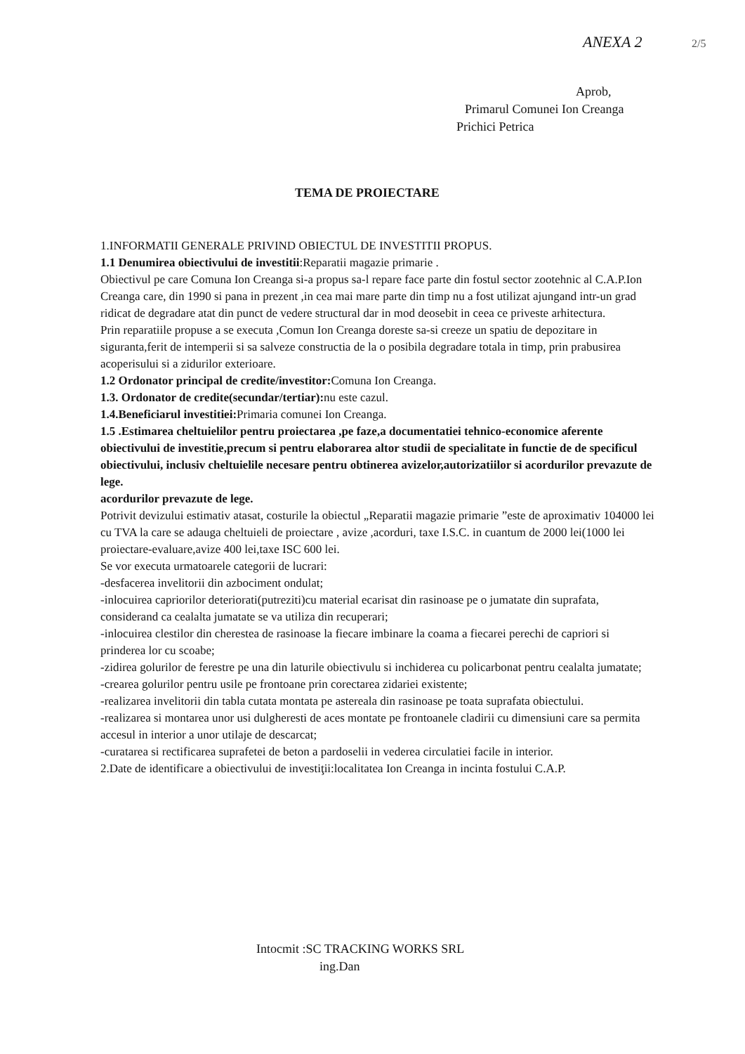ANEXA 2 2/5
Aprob,
Primarul Comunei Ion Creanga
Prichici Petrica
TEMA DE PROIECTARE
1.INFORMATII GENERALE PRIVIND OBIECTUL DE INVESTITII PROPUS.
1.1 Denumirea obiectivului de investitii:Reparatii magazie primarie .
Obiectivul pe care Comuna Ion Creanga si-a propus sa-l repare face parte din fostul sector zootehnic al C.A.P.Ion Creanga care, din 1990 si pana in prezent ,in cea mai mare parte din timp nu a fost utilizat ajungand intr-un grad ridicat de degradare atat din punct de vedere structural dar in mod deosebit in ceea ce priveste arhitectura.
Prin reparatiile propuse a se executa ,Comun Ion Creanga doreste sa-si creeze un spatiu de depozitare in siguranta,ferit de intemperii si sa salveze constructia de la o posibila degradare totala in timp, prin prabusirea acoperisului si a zidurilor exterioare.
1.2 Ordonator principal de credite/investitor: Comuna Ion Creanga.
1.3. Ordonator de credite(secundar/tertiar): nu este cazul.
1.4.Beneficiarul investitiei: Primaria comunei Ion Creanga.
1.5 .Estimarea cheltuielilor pentru proiectarea ,pe faze,a documentatiei tehnico-economice aferente obiectivului de investitie,precum si pentru elaborarea altor studii de specialitate in functie de de specificul obiectivului, inclusiv cheltuielile necesare pentru obtinerea avizelor,autorizatiilor si acordurilor prevazute de lege.
acordurilor prevazute de lege.
Potrivit devizului estimativ atasat, costurile la obiectul „Reparatii magazie primarie ”este de aproximativ 104000 lei cu TVA la care se adauga cheltuieli de proiectare , avize ,acorduri, taxe I.S.C. in cuantum de 2000 lei(1000 lei proiectare-evaluare,avize 400 lei,taxe ISC 600 lei.
Se vor executa urmatoarele categorii de lucrari:
-desfacerea invelitorii din azbociment ondulat;
-inlocuirea capriorilor deteriorati(putreziti)cu material ecarisat din rasinoase pe o jumatate din suprafata, considerand ca cealalta jumatate se va utiliza din recuperari;
-inlocuirea clestilor din cherestea de rasinoase la fiecare imbinare la coama a fiecarei perechi de capriori si prinderea lor cu scoabe;
-zidirea golurilor de ferestre pe una din laturile obiectivulu si inchiderea cu policarbonat pentru cealalta jumatate;
-crearea golurilor pentru usile pe frontoane prin corectarea zidariei existente;
-realizarea invelitorii din tabla cutata montata pe astereala din rasinoase pe toata suprafata obiectului.
-realizarea si montarea unor usi dulgheresti de aces montate pe frontoanele cladirii cu dimensiuni care sa permita accesul in interior a unor utilaje de descarcat;
-curatarea si rectificarea suprafetei de beton a pardoselii in vederea circulatiei facile in interior.
2.Date de identificare a obiectivului de investiţii:localitatea Ion Creanga in incinta fostului C.A.P.
Intocmit :SC TRACKING WORKS SRL
ing.Dan